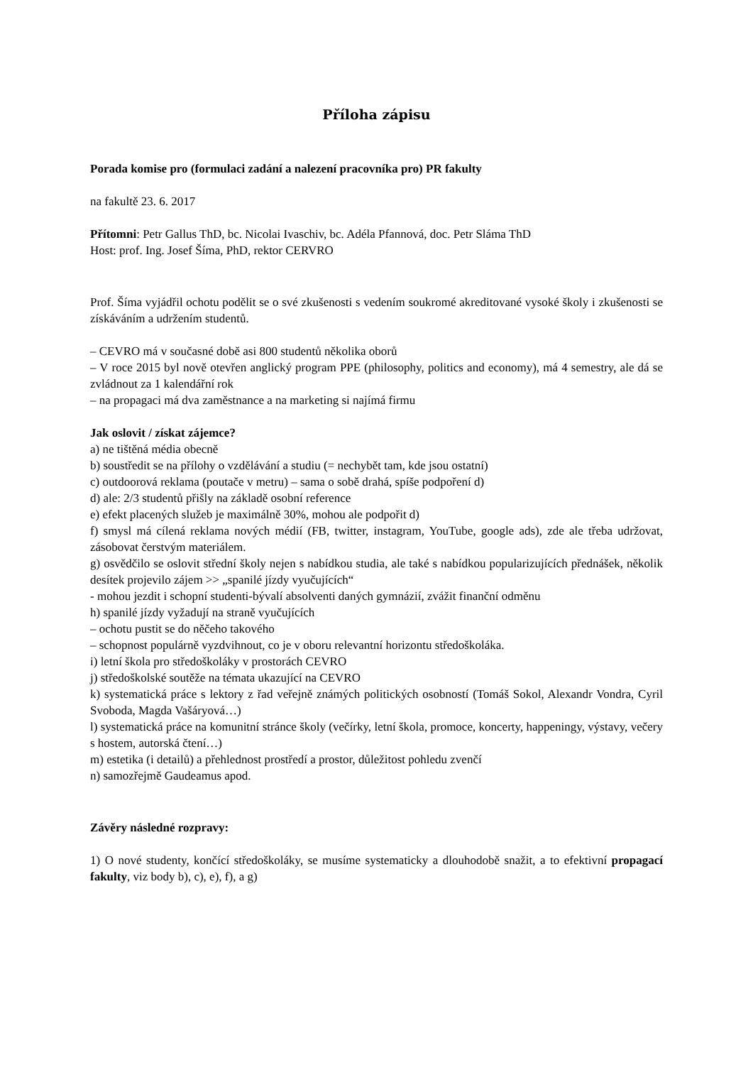Příloha zápisu
Porada komise pro (formulaci zadání a nalezení pracovníka pro) PR fakulty
na fakultě 23. 6. 2017
Přítomni: Petr Gallus ThD, bc. Nicolai Ivaschiv, bc. Adéla Pfannová, doc. Petr Sláma ThD
Host: prof. Ing. Josef Šíma, PhD, rektor CERVRO
Prof. Šíma vyjádřil ochotu podělit se o své zkušenosti s vedením soukromé akreditované vysoké školy i zkušenosti se získáváním a udržením studentů.
– CEVRO má v současné době asi 800 studentů několika oborů
– V roce 2015 byl nově otevřen anglický program PPE (philosophy, politics and economy), má 4 semestry, ale dá se zvládnout za 1 kalendářní rok
– na propagaci má dva zaměstnance a na marketing si najímá firmu
Jak oslovit / získat zájemce?
a) ne tištěná média obecně
b) soustředit se na přílohy o vzdělávání a studiu (= nechybět tam, kde jsou ostatní)
c) outdoorová reklama (poutače v metru) – sama o sobě drahá, spíše podpoření d)
d) ale: 2/3 studentů přišly na základě osobní reference
e) efekt placených služeb je maximálně 30%, mohou ale podpořit d)
f) smysl má cílená reklama nových médií (FB, twitter, instagram, YouTube, google ads), zde ale třeba udržovat, zásobovat čerstvým materiálem.
g) osvědčilo se oslovit střední školy nejen s nabídkou studia, ale také s nabídkou popularizujících přednášek, několik desítek projevilo zájem >> „spanilé jízdy vyučujících“
- mohou jezdit i schopní studenti-bývalí absolventi daných gymnázií, zvážit finanční odměnu
h) spanilé jízdy vyžadují na straně vyučujících
– ochotu pustit se do něčeho takového
– schopnost populárně vyzdvihnout, co je v oboru relevantní horizontu středoškoláka.
i) letní škola pro středoškoláky v prostorách CEVRO
j) středoškolské soutěže na témata ukazující na CEVRO
k) systematická práce s lektory z řad veřejně známých politických osobností (Tomáš Sokol, Alexandr Vondra, Cyril Svoboda, Magda Vašáryová…)
l) systematická práce na komunitní stránce školy (večírky, letní škola, promoce, koncerty, happeningy, výstavy, večery s hostem, autorská čtení…)
m) estetika (i detailů) a přehlednost prostředí a prostor, důležitost pohledu zvenčí
n) samozřejmě Gaudeamus apod.
Závěry následné rozpravy:
1) O nové studenty, končící středoškoláky, se musíme systematicky a dlouhodobě snažit, a to efektivní propagací fakulty, viz body b), c), e), f), a g)